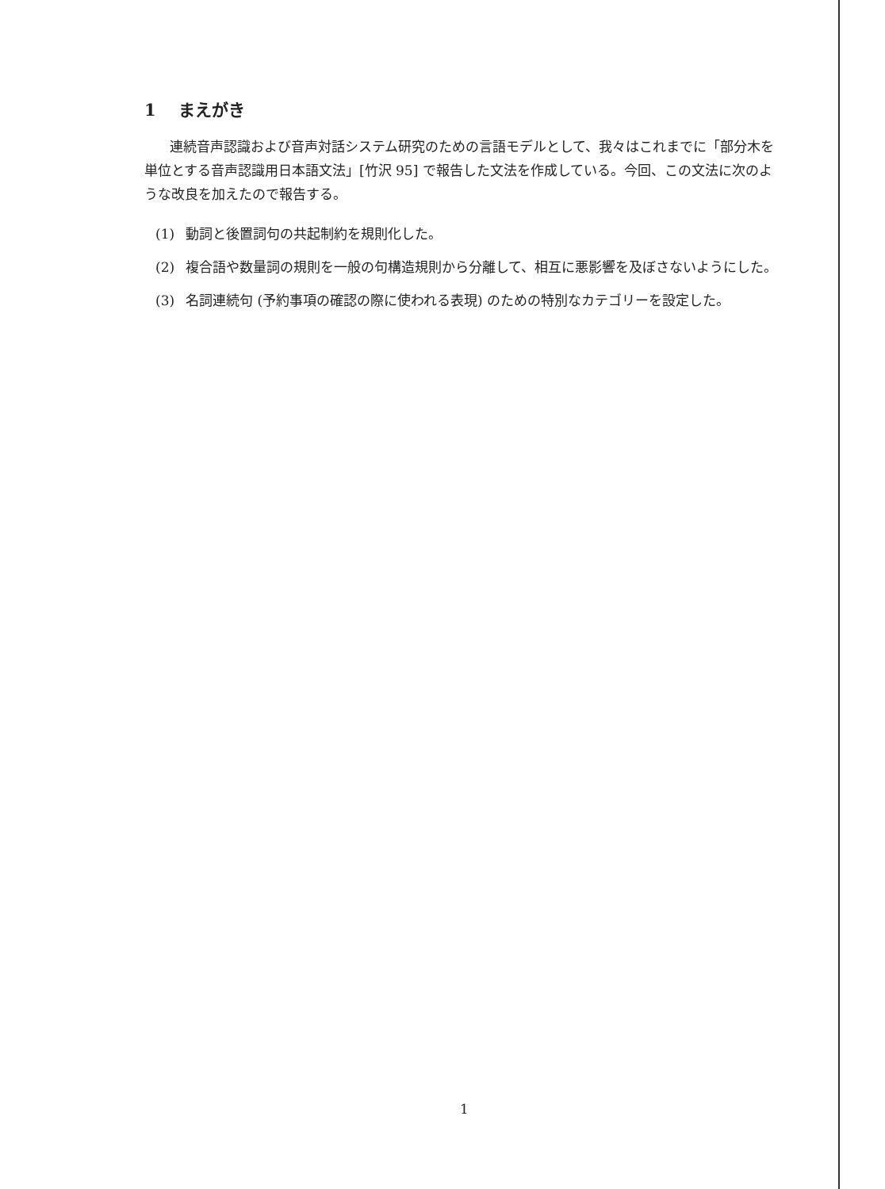1 まえがき
連続音声認識および音声対話システム研究のための言語モデルとして、我々はこれまでに「部分木を単位とする音声認識用日本語文法」[竹沢 95] で報告した文法を作成している。今回、この文法に次のような改良を加えたので報告する。
(1) 動詞と後置詞句の共起制約を規則化した。
(2) 複合語や数量詞の規則を一般の句構造規則から分離して、相互に悪影響を及ぼさないようにした。
(3) 名詞連続句 (予約事項の確認の際に使われる表現) のための特別なカテゴリーを設定した。
1